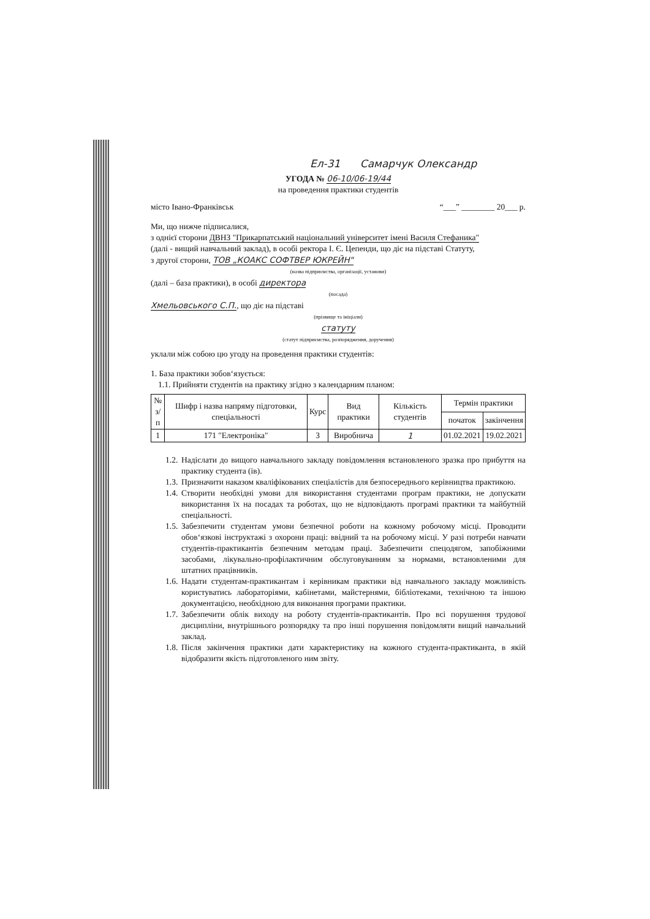Ел-31 Самарчук Олександр
УГОДА № 06-10/06-19/44
на проведення практики студентів
місто Івано-Франківськ “___” ________ 20___ р.
Ми, що нижче підписалися,
з однієї сторони ДВНЗ "Прикарпатський національний університет імені Василя Стефаника"
(далі - вищий навчальний заклад), в особі ректора І. Є. Цепенди, що діє на підставі Статуту,
з другої сторони, ТОВ „КОАКС СОФТВЕР ЮКРЕЙН"
(назва підприємства, організації, установи)
(далі – база практики), в особі директора
(посада)
Хмельовського С.П., що діє на підставі
(прізвище та ініціали)
статуту
(статут підприємства, розпорядження, доручення)
уклали між собою цю угоду на проведення практики студентів:
1. База практики зобов‘язується:
1.1. Прийняти студентів на практику згідно з календарним планом:
| № з/п | Шифр і назва напряму підготовки, спеціальності | Курс | Вид практики | Кількість студентів | Термін практики | |
| --- | --- | --- | --- | --- | --- | --- |
| | | | | | початок | закінчення |
| 1 | 171 "Електроніка" | 3 | Виробнича | 1 | 01.02.2021 | 19.02.2021 |
1.2. Надіслати до вищого навчального закладу повідомлення встановленого зразка про прибуття на практику студента (ів).
1.3. Призначити наказом кваліфікованих спеціалістів для безпосереднього керівництва практикою.
1.4. Створити необхідні умови для використання студентами програм практики, не допускати використання їх на посадах та роботах, що не відповідають програмі практики та майбутній спеціальності.
1.5. Забезпечити студентам умови безпечної роботи на кожному робочому місці. Проводити обов‘язкові інструктажі з охорони праці: ввідний та на робочому місці. У разі потреби навчати студентів-практикантів безпечним методам праці. Забезпечити спецодягом, запобіжними засобами, лікувально-профілактичним обслуговуванням за нормами, встановленими для штатних працівників.
1.6. Надати студентам-практикантам і керівникам практики від навчального закладу можливість користуватись лабораторіями, кабінетами, майстернями, бібліотеками, технічною та іншою документацією, необхідною для виконання програми практики.
1.7. Забезпечити облік виходу на роботу студентів-практикантів. Про всі порушення трудової дисципліни, внутрішнього розпорядку та про інші порушення повідомляти вищий навчальний заклад.
1.8. Після закінчення практики дати характеристику на кожного студента-практиканта, в якій відобразити якість підготовленого ним звіту.